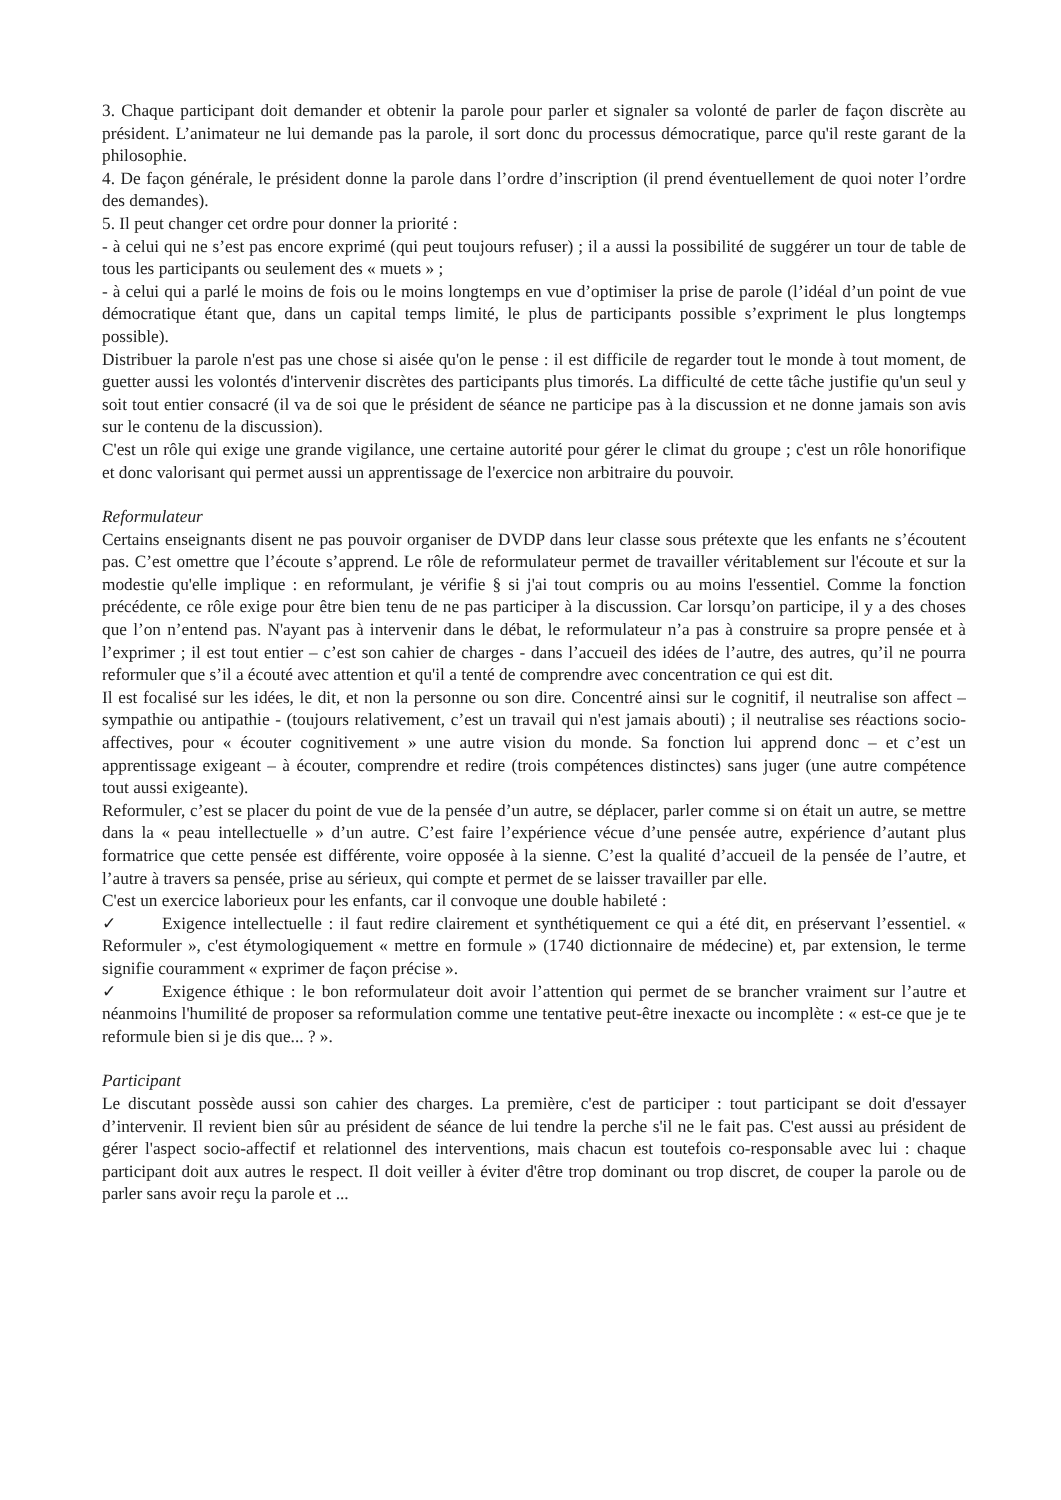3. Chaque participant doit demander et obtenir la parole pour parler et signaler sa volonté de parler de façon discrète au président. L’animateur ne lui demande pas la parole, il sort donc du processus démocratique, parce qu'il reste garant de la philosophie.
4. De façon générale, le président donne la parole dans l’ordre d’inscription (il prend éventuellement de quoi noter l’ordre des demandes).
5. Il peut changer cet ordre pour donner la priorité :
- à celui qui ne s’est pas encore exprimé (qui peut toujours refuser) ; il a aussi la possibilité de suggérer un tour de table de tous les participants ou seulement des « muets » ;
- à celui qui a parlé le moins de fois ou le moins longtemps en vue d’optimiser la prise de parole (l’idéal d’un point de vue démocratique étant que, dans un capital temps limité, le plus de participants possible s’expriment le plus longtemps possible).
Distribuer la parole n'est pas une chose si aisée qu'on le pense : il est difficile de regarder tout le monde à tout moment, de guetter aussi les volontés d'intervenir discrètes des participants plus timorés. La difficulté de cette tâche justifie qu'un seul y soit tout entier consacré (il va de soi que le président de séance ne participe pas à la discussion et ne donne jamais son avis sur le contenu de la discussion).
C'est un rôle qui exige une grande vigilance, une certaine autorité pour gérer le climat du groupe ; c'est un rôle honorifique et donc valorisant qui permet aussi un apprentissage de l'exercice non arbitraire du pouvoir.
Reformulateur
Certains enseignants disent ne pas pouvoir organiser de DVDP dans leur classe sous prétexte que les enfants ne s’écoutent pas. C’est omettre que l’écoute s’apprend. Le rôle de reformulateur permet de travailler véritablement sur l'écoute et sur la modestie qu'elle implique : en reformulant, je vérifie § si j'ai tout compris ou au moins l'essentiel. Comme la fonction précédente, ce rôle exige pour être bien tenu de ne pas participer à la discussion. Car lorsqu’on participe, il y a des choses que l’on n’entend pas. N'ayant pas à intervenir dans le débat, le reformulateur n’a pas à construire sa propre pensée et à l’exprimer ; il est tout entier – c’est son cahier de charges - dans l’accueil des idées de l’autre, des autres, qu’il ne pourra reformuler que s’il a écouté avec attention et qu'il a tenté de comprendre avec concentration ce qui est dit.
Il est focalisé sur les idées, le dit, et non la personne ou son dire. Concentré ainsi sur le cognitif, il neutralise son affect – sympathie ou antipathie - (toujours relativement, c’est un travail qui n'est jamais abouti) ; il neutralise ses réactions socio-affectives, pour « écouter cognitivement » une autre vision du monde. Sa fonction lui apprend donc – et c’est un apprentissage exigeant – à écouter, comprendre et redire (trois compétences distinctes) sans juger (une autre compétence tout aussi exigeante).
Reformuler, c’est se placer du point de vue de la pensée d’un autre, se déplacer, parler comme si on était un autre, se mettre dans la « peau intellectuelle » d’un autre. C’est faire l’expérience vécue d’une pensée autre, expérience d’autant plus formatrice que cette pensée est différente, voire opposée à la sienne. C’est la qualité d’accueil de la pensée de l’autre, et l’autre à travers sa pensée, prise au sérieux, qui compte et permet de se laisser travailler par elle.
C'est un exercice laborieux pour les enfants, car il convoque une double habileté :
✓ Exigence intellectuelle : il faut redire clairement et synthétiquement ce qui a été dit, en préservant l’essentiel. « Reformuler », c'est étymologiquement « mettre en formule » (1740 dictionnaire de médecine) et, par extension, le terme signifie couramment « exprimer de façon précise ».
✓ Exigence éthique : le bon reformulateur doit avoir l’attention qui permet de se brancher vraiment sur l’autre et néanmoins l'humilité de proposer sa reformulation comme une tentative peut-être inexacte ou incomplète : « est-ce que je te reformule bien si je dis que... ? ».
Participant
Le discutant possède aussi son cahier des charges. La première, c'est de participer : tout participant se doit d'essayer d’intervenir. Il revient bien sûr au président de séance de lui tendre la perche s'il ne le fait pas. C'est aussi au président de gérer l'aspect socio-affectif et relationnel des interventions, mais chacun est toutefois co-responsable avec lui : chaque participant doit aux autres le respect. Il doit veiller à éviter d'être trop dominant ou trop discret, de couper la parole ou de parler sans avoir reçu la parole et ...